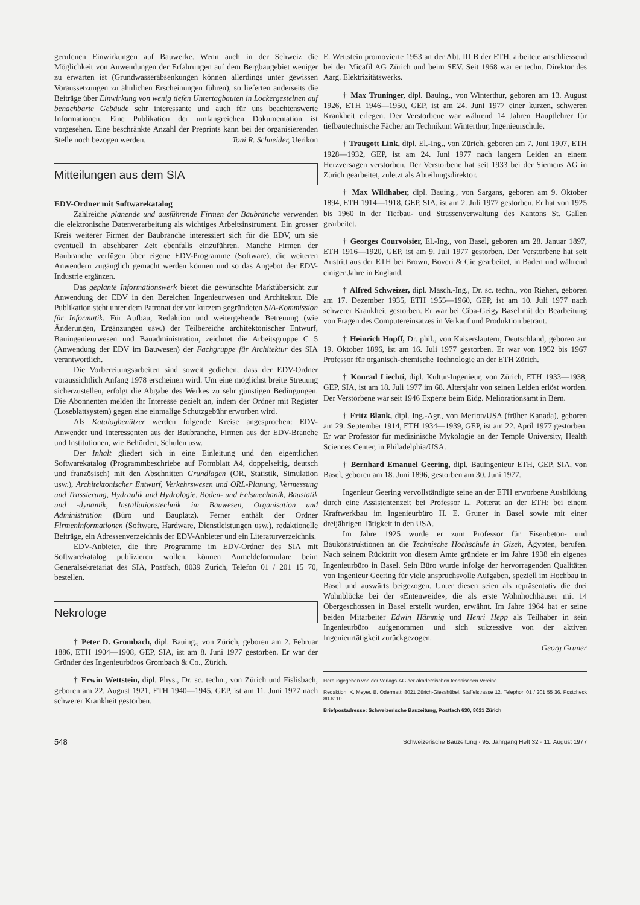gerufenen Einwirkungen auf Bauwerke. Wenn auch in der Schweiz die Möglichkeit von Anwendungen der Erfahrungen auf dem Bergbaugebiet weniger zu erwarten ist (Grundwasserabsenkungen können allerdings unter gewissen Voraussetzungen zu ähnlichen Erscheinungen führen), so lieferten anderseits die Beiträge über Einwirkung von wenig tiefen Untertagbauten in Lockergesteinen auf benachbarte Gebäude sehr interessante und auch für uns beachtenswerte Informationen. Eine Publikation der umfangreichen Dokumentation ist vorgesehen. Eine beschränkte Anzahl der Preprints kann bei der organisierenden Stelle noch bezogen werden. Toni R. Schneider, Uerikon
Mitteilungen aus dem SIA
EDV-Ordner mit Softwarekatalog
Zahlreiche planende und ausführende Firmen der Baubranche verwenden die elektronische Datenverarbeitung als wichtiges Arbeitsinstrument. Ein grosser Kreis weiterer Firmen der Baubranche interessiert sich für die EDV, um sie eventuell in absehbarer Zeit ebenfalls einzuführen. Manche Firmen der Baubranche verfügen über eigene EDV-Programme (Software), die weiteren Anwendern zugänglich gemacht werden können und so das Angebot der EDV-Industrie ergänzen.
Das geplante Informationswerk bietet die gewünschte Marktübersicht zur Anwendung der EDV in den Bereichen Ingenieurwesen und Architektur. Die Publikation steht unter dem Patronat der vor kurzem gegründeten SIA-Kommission für Informatik. Für Aufbau, Redaktion und weitergehende Betreuung (wie Änderungen, Ergänzungen usw.) der Teilbereiche architektonischer Entwurf, Bauingenieurwesen und Bauadministration, zeichnet die Arbeitsgruppe C 5 (Anwendung der EDV im Bauwesen) der Fachgruppe für Architektur des SIA verantwortlich.
Die Vorbereitungsarbeiten sind soweit gediehen, dass der EDV-Ordner voraussichtlich Anfang 1978 erscheinen wird. Um eine möglichst breite Streuung sicherzustellen, erfolgt die Abgabe des Werkes zu sehr günstigen Bedingungen. Die Abonnenten melden ihr Interesse gezielt an, indem der Ordner mit Register (Loseblattsystem) gegen eine einmalige Schutzgebühr erworben wird.
Als Katalogbenützer werden folgende Kreise angesprochen: EDV-Anwender und Interessenten aus der Baubranche, Firmen aus der EDV-Branche und Institutionen, wie Behörden, Schulen usw.
Der Inhalt gliedert sich in eine Einleitung und den eigentlichen Softwarekatalog (Programmbeschriebe auf Formblatt A4, doppelseitig, deutsch und französisch) mit den Abschnitten Grundlagen (OR, Statistik, Simulation usw.), Architektonischer Entwurf, Verkehrswesen und ORL-Planung, Vermessung und Trassierung, Hydraulik und Hydrologie, Boden- und Felsmechanik, Baustatik und -dynamik, Installationstechnik im Bauwesen, Organisation und Administration (Büro und Bauplatz). Ferner enthält der Ordner Firmeninformationen (Software, Hardware, Dienstleistungen usw.), redaktionelle Beiträge, ein Adressenverzeichnis der EDV-Anbieter und ein Literaturverzeichnis.
EDV-Anbieter, die ihre Programme im EDV-Ordner des SIA mit Softwarekatalog publizieren wollen, können Anmeldeformulare beim Generalsekretariat des SIA, Postfach, 8039 Zürich, Telefon 01 / 201 15 70, bestellen.
Nekrologe
† Peter D. Grombach, dipl. Bauing., von Zürich, geboren am 2. Februar 1886, ETH 1904—1908, GEP, SIA, ist am 8. Juni 1977 gestorben. Er war der Gründer des Ingenieurbüros Grombach & Co., Zürich.
† Erwin Wettstein, dipl. Phys., Dr. sc. techn., von Zürich und Fislisbach, geboren am 22. August 1921, ETH 1940—1945, GEP, ist am 11. Juni 1977 nach schwerer Krankheit gestorben.
E. Wettstein promovierte 1953 an der Abt. III B der ETH, arbeitete anschliessend bei der Micafil AG Zürich und beim SEV. Seit 1968 war er techn. Direktor des Aarg. Elektrizitätswerks.
† Max Truninger, dipl. Bauing., von Winterthur, geboren am 13. August 1926, ETH 1946—1950, GEP, ist am 24. Juni 1977 einer kurzen, schweren Krankheit erlegen. Der Verstorbene war während 14 Jahren Hauptlehrer für tiefbautechnische Fächer am Technikum Winterthur, Ingenieurschule.
† Traugott Link, dipl. El.-Ing., von Zürich, geboren am 7. Juni 1907, ETH 1928—1932, GEP, ist am 24. Juni 1977 nach langem Leiden an einem Herzversagen verstorben. Der Verstorbene hat seit 1933 bei der Siemens AG in Zürich gearbeitet, zuletzt als Abteilungsdirektor.
† Max Wildhaber, dipl. Bauing., von Sargans, geboren am 9. Oktober 1894, ETH 1914—1918, GEP, SIA, ist am 2. Juli 1977 gestorben. Er hat von 1925 bis 1960 in der Tiefbau- und Strassenverwaltung des Kantons St. Gallen gearbeitet.
† Georges Courvoisier, El.-Ing., von Basel, geboren am 28. Januar 1897, ETH 1916—1920, GEP, ist am 9. Juli 1977 gestorben. Der Verstorbene hat seit Austritt aus der ETH bei Brown, Boveri & Cie gearbeitet, in Baden und während einiger Jahre in England.
† Alfred Schweizer, dipl. Masch.-Ing., Dr. sc. techn., von Riehen, geboren am 17. Dezember 1935, ETH 1955—1960, GEP, ist am 10. Juli 1977 nach schwerer Krankheit gestorben. Er war bei Ciba-Geigy Basel mit der Bearbeitung von Fragen des Computereinsatzes in Verkauf und Produktion betraut.
† Heinrich Hopff, Dr. phil., von Kaiserslautern, Deutschland, geboren am 19. Oktober 1896, ist am 16. Juli 1977 gestorben. Er war von 1952 bis 1967 Professor für organisch-chemische Technologie an der ETH Zürich.
† Konrad Liechti, dipl. Kultur-Ingenieur, von Zürich, ETH 1933—1938, GEP, SIA, ist am 18. Juli 1977 im 68. Altersjahr von seinen Leiden erlöst worden. Der Verstorbene war seit 1946 Experte beim Eidg. Meliorationsamt in Bern.
† Fritz Blank, dipl. Ing.-Agr., von Merion/USA (früher Kanada), geboren am 29. September 1914, ETH 1934—1939, GEP, ist am 22. April 1977 gestorben. Er war Professor für medizinische Mykologie an der Temple University, Health Sciences Center, in Philadelphia/USA.
† Bernhard Emanuel Geering, dipl. Bauingenieur ETH, GEP, SIA, von Basel, geboren am 18. Juni 1896, gestorben am 30. Juni 1977.
Ingenieur Geering vervollständigte seine an der ETH erworbene Ausbildung durch eine Assistentenzeit bei Professor L. Potterat an der ETH; bei einem Kraftwerkbau im Ingenieurbüro H. E. Gruner in Basel sowie mit einer dreijährigen Tätigkeit in den USA.
Im Jahre 1925 wurde er zum Professor für Eisenbeton- und Baukonstruktionen an die Technische Hochschule in Gizeh, Ägypten, berufen. Nach seinem Rücktritt von diesem Amte gründete er im Jahre 1938 ein eigenes Ingenieurbüro in Basel. Sein Büro wurde infolge der hervorragenden Qualitäten von Ingenieur Geering für viele anspruchsvolle Aufgaben, speziell im Hochbau in Basel und auswärts beigezogen. Unter diesen seien als repräsentativ die drei Wohnblöcke bei der «Entenweide», die als erste Wohnhochhäuser mit 14 Obergeschossen in Basel erstellt wurden, erwähnt. Im Jahre 1964 hat er seine beiden Mitarbeiter Edwin Hämmig und Henri Hepp als Teilhaber in sein Ingenieurbüro aufgenommen und sich sukzessive von der aktiven Ingenieurtätigkeit zurückgezogen.
Georg Gruner
Herausgegeben von der Verlags-AG der akademischen technischen Vereine
Redaktion: K. Meyer, B. Odermatt; 8021 Zürich-Giesshübel, Staffelstrasse 12, Telephon 01 / 201 55 36, Postcheck 80-6110
Briefpostadresse: Schweizerische Bauzeitung, Postfach 630, 8021 Zürich
548 Schweizerische Bauzeitung · 95. Jahrgang Heft 32 · 11. August 1977